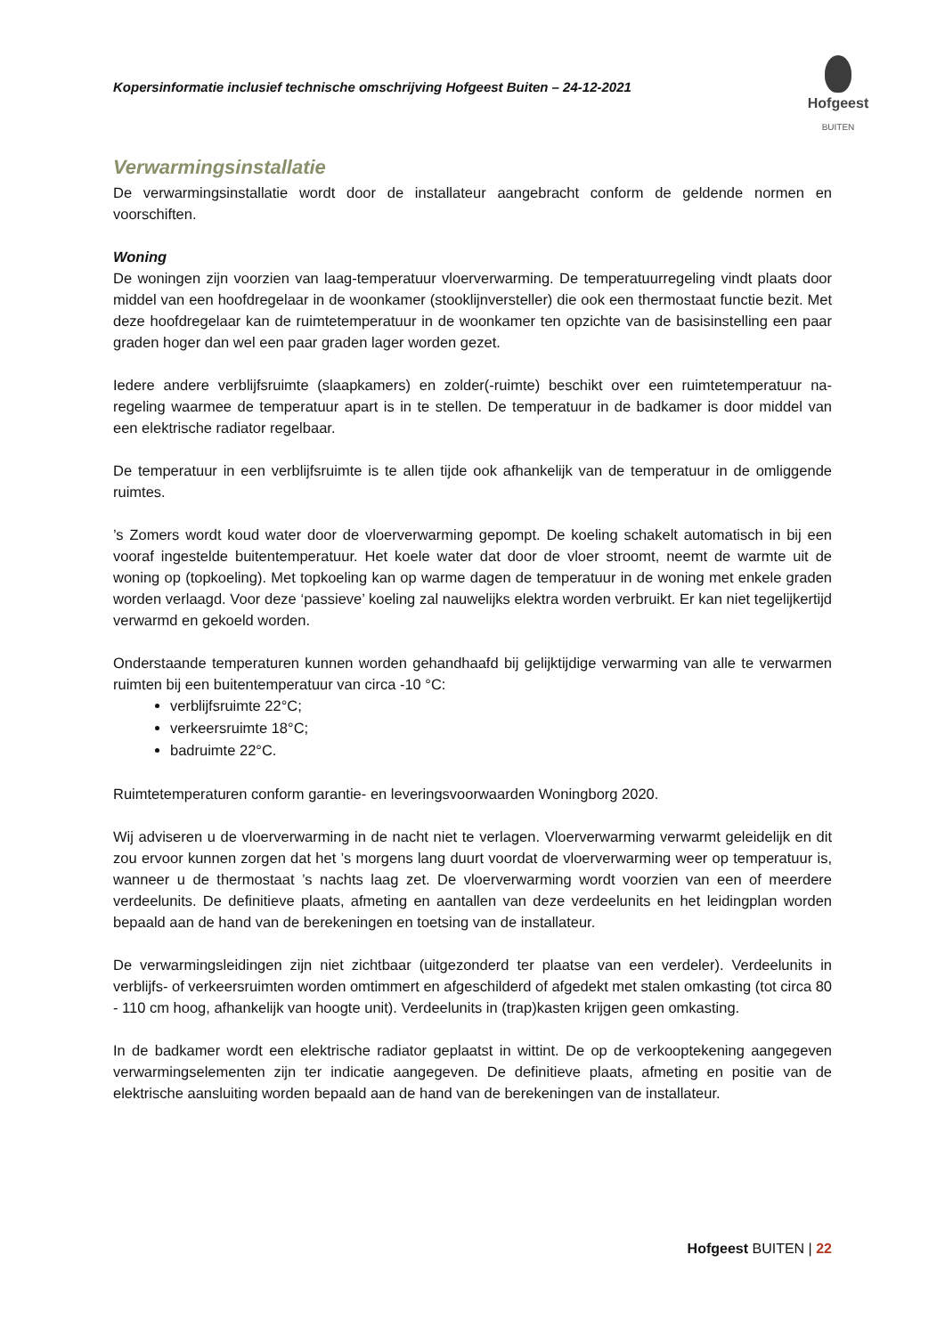Hofgeest
BUITEN
Kopersinformatie inclusief technische omschrijving Hofgeest Buiten – 24-12-2021
Verwarmingsinstallatie
De verwarmingsinstallatie wordt door de installateur aangebracht conform de geldende normen en voorschiften.
Woning
De woningen zijn voorzien van laag-temperatuur vloerverwarming. De temperatuurregeling vindt plaats door middel van een hoofdregelaar in de woonkamer (stooklijnversteller) die ook een thermostaat functie bezit. Met deze hoofdregelaar kan de ruimtetemperatuur in de woonkamer ten opzichte van de basisinstelling een paar graden hoger dan wel een paar graden lager worden gezet.
Iedere andere verblijfsruimte (slaapkamers) en zolder(-ruimte) beschikt over een ruimtetemperatuur na-regeling waarmee de temperatuur apart is in te stellen. De temperatuur in de badkamer is door middel van een elektrische radiator regelbaar.
De temperatuur in een verblijfsruimte is te allen tijde ook afhankelijk van de temperatuur in de omliggende ruimtes.
’s Zomers wordt koud water door de vloerverwarming gepompt. De koeling schakelt automatisch in bij een vooraf ingestelde buitentemperatuur. Het koele water dat door de vloer stroomt, neemt de warmte uit de woning op (topkoeling). Met topkoeling kan op warme dagen de temperatuur in de woning met enkele graden worden verlaagd. Voor deze ‘passieve’ koeling zal nauwelijks elektra worden verbruikt. Er kan niet tegelijkertijd verwarmd en gekoeld worden.
Onderstaande temperaturen kunnen worden gehandhaafd bij gelijktijdige verwarming van alle te verwarmen ruimten bij een buitentemperatuur van circa -10 °C:
verblijfsruimte 22°C;
verkeersruimte 18°C;
badruimte 22°C.
Ruimtetemperaturen conform garantie- en leveringsvoorwaarden Woningborg 2020.
Wij adviseren u de vloerverwarming in de nacht niet te verlagen. Vloerverwarming verwarmt geleidelijk en dit zou ervoor kunnen zorgen dat het ’s morgens lang duurt voordat de vloerverwarming weer op temperatuur is, wanneer u de thermostaat ’s nachts laag zet. De vloerverwarming wordt voorzien van een of meerdere verdeelunits. De definitieve plaats, afmeting en aantallen van deze verdeelunits en het leidingplan worden bepaald aan de hand van de berekeningen en toetsing van de installateur.
De verwarmingsleidingen zijn niet zichtbaar (uitgezonderd ter plaatse van een verdeler). Verdeelunits in verblijfs- of verkeersruimten worden omtimmert en afgeschilderd of afgedekt met stalen omkasting (tot circa 80 - 110 cm hoog, afhankelijk van hoogte unit). Verdeelunits in (trap)kasten krijgen geen omkasting.
In de badkamer wordt een elektrische radiator geplaatst in wittint. De op de verkooptekening aangegeven verwarmingselementen zijn ter indicatie aangegeven. De definitieve plaats, afmeting en positie van de elektrische aansluiting worden bepaald aan de hand van de berekeningen van de installateur.
Hofgeest BUITEN | 22